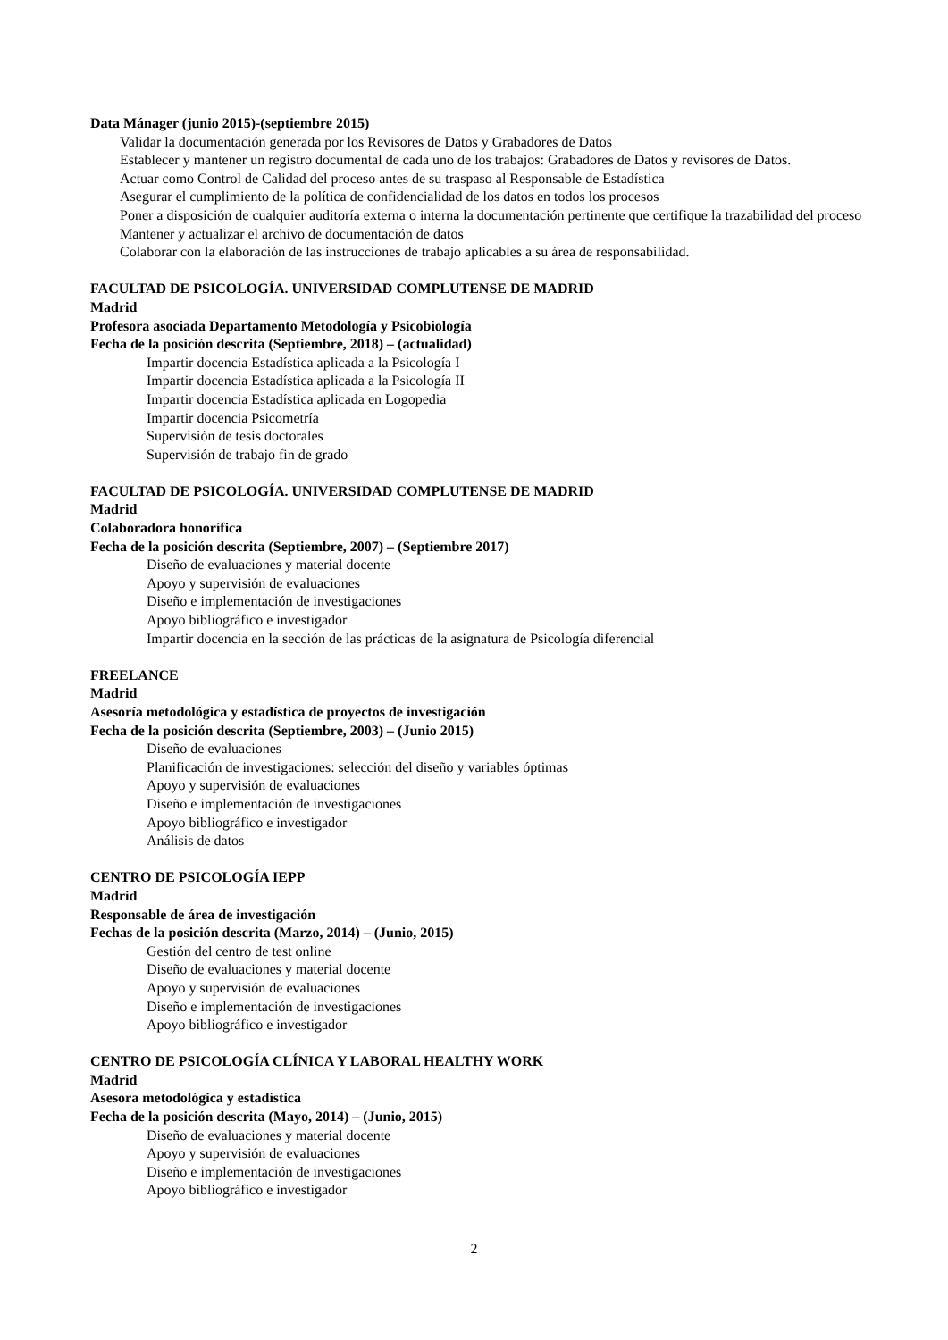Data Mánager (junio 2015)-(septiembre 2015)
Validar la documentación generada por los Revisores de Datos y Grabadores de Datos
Establecer y mantener un registro documental de cada uno de los trabajos: Grabadores de Datos y revisores de Datos.
Actuar como Control de Calidad del proceso antes de su traspaso al Responsable de Estadística
Asegurar el cumplimiento de la política de confidencialidad de los datos en todos los procesos
Poner a disposición de cualquier auditoría externa o interna la documentación pertinente que certifique la trazabilidad del proceso
Mantener y actualizar el archivo de documentación de datos
Colaborar con la elaboración de las instrucciones de trabajo aplicables a su área de responsabilidad.
FACULTAD DE PSICOLOGÍA. UNIVERSIDAD COMPLUTENSE DE MADRID
Madrid
Profesora asociada Departamento Metodología y Psicobiología
Fecha de la posición descrita (Septiembre, 2018) – (actualidad)
Impartir docencia Estadística aplicada a la Psicología I
Impartir docencia Estadística aplicada a la Psicología II
Impartir docencia Estadística aplicada en Logopedia
Impartir docencia Psicometría
Supervisión de tesis doctorales
Supervisión de trabajo fin de grado
FACULTAD DE PSICOLOGÍA. UNIVERSIDAD COMPLUTENSE DE MADRID
Madrid
Colaboradora honorífica
Fecha de la posición descrita (Septiembre, 2007) – (Septiembre 2017)
Diseño de evaluaciones y material docente
Apoyo y supervisión de evaluaciones
Diseño e implementación de investigaciones
Apoyo bibliográfico e investigador
Impartir docencia en la sección de las prácticas de la asignatura de Psicología diferencial
FREELANCE
Madrid
Asesoría metodológica y estadística de proyectos de investigación
Fecha de la posición descrita (Septiembre, 2003) – (Junio 2015)
Diseño de evaluaciones
Planificación de investigaciones: selección del diseño y variables óptimas
Apoyo y supervisión de evaluaciones
Diseño e implementación de investigaciones
Apoyo bibliográfico e investigador
Análisis de datos
CENTRO DE PSICOLOGÍA IEPP
Madrid
Responsable de área de investigación
Fechas de la posición descrita (Marzo, 2014) – (Junio, 2015)
Gestión del centro de test online
Diseño de evaluaciones y material docente
Apoyo y supervisión de evaluaciones
Diseño e implementación de investigaciones
Apoyo bibliográfico e investigador
CENTRO DE PSICOLOGÍA CLÍNICA Y LABORAL HEALTHY WORK
Madrid
Asesora metodológica y estadística
Fecha de la posición descrita (Mayo, 2014) – (Junio, 2015)
Diseño de evaluaciones y material docente
Apoyo y supervisión de evaluaciones
Diseño e implementación de investigaciones
Apoyo bibliográfico e investigador
2